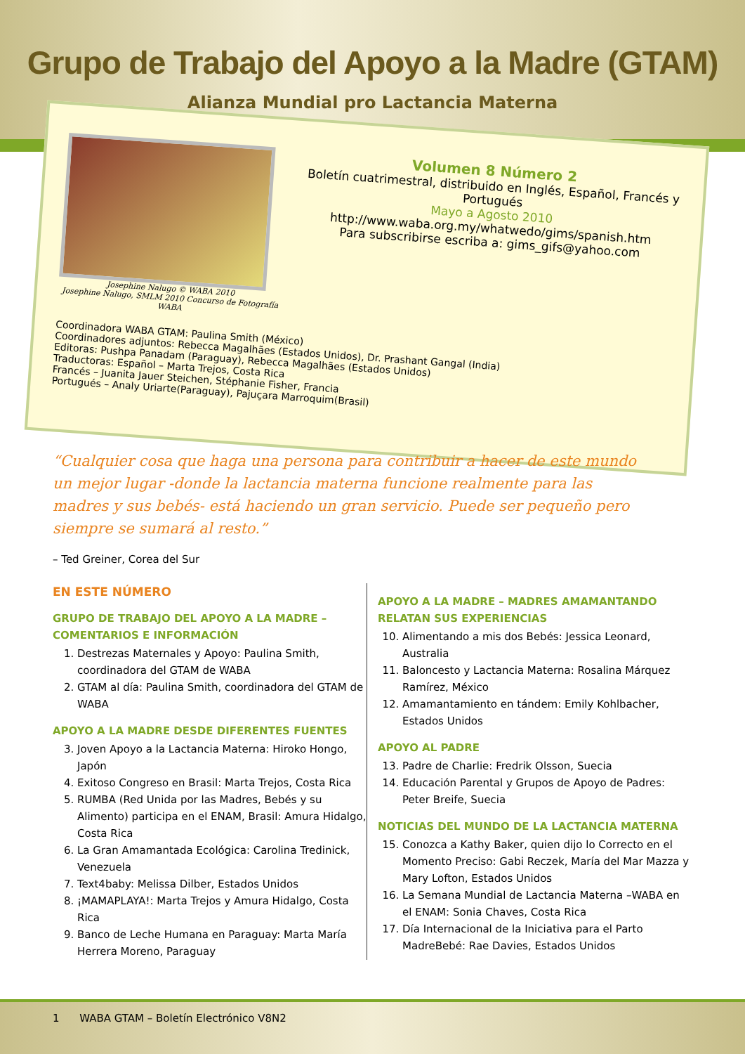Grupo de Trabajo del Apoyo a la Madre (GTAM)
Alianza Mundial pro Lactancia Materna
Josephine Nalugo © WABA 2010
Josephine Nalugo, SMLM 2010 Concurso de Fotografía WABA
Volumen 8 Número 2
Boletín cuatrimestral, distribuido en Inglés, Español, Francés y Portugués
Mayo a Agosto 2010
http://www.waba.org.my/whatwedo/gims/spanish.htm
Para subscribirse escriba a: gims_gifs@yahoo.com
Coordinadora WABA GTAM: Paulina Smith (México)
Coordinadores adjuntos: Rebecca Magalhães (Estados Unidos), Dr. Prashant Gangal (India)
Editoras: Pushpa Panadam (Paraguay), Rebecca Magalhães (Estados Unidos)
Traductoras: Español – Marta Trejos, Costa Rica
Francés – Juanita Jauer Steichen, Stéphanie Fisher, Francia
Portugués – Analy Uriarte(Paraguay), Pajuçara Marroquim(Brasil)
“Cualquier cosa que haga una persona para contribuir a hacer de este mundo un mejor lugar -donde la lactancia materna funcione realmente para las madres y sus bebés- está haciendo un gran servicio. Puede ser pequeño pero siempre se sumará al resto.”
– Ted Greiner, Corea del Sur
EN ESTE NÚMERO
GRUPO DE TRABAJO DEL APOYO A LA MADRE – COMENTARIOS E INFORMACIÓN
1. Destrezas Maternales y Apoyo: Paulina Smith, coordinadora del GTAM de WABA
2. GTAM al día: Paulina Smith, coordinadora del GTAM de WABA
APOYO A LA MADRE DESDE DIFERENTES FUENTES
3. Joven Apoyo a la Lactancia Materna: Hiroko Hongo, Japón
4. Exitoso Congreso en Brasil: Marta Trejos, Costa Rica
5. RUMBA (Red Unida por las Madres, Bebés y su Alimento) participa en el ENAM, Brasil: Amura Hidalgo, Costa Rica
6. La Gran Amamantada Ecológica: Carolina Tredinick, Venezuela
7. Text4baby: Melissa Dilber, Estados Unidos
8. ¡MAMAPLAYA!: Marta Trejos y Amura Hidalgo, Costa Rica
9. Banco de Leche Humana en Paraguay: Marta María Herrera Moreno, Paraguay
APOYO A LA MADRE – MADRES AMAMANTANDO RELATAN SUS EXPERIENCIAS
10. Alimentando a mis dos Bebés: Jessica Leonard, Australia
11. Baloncesto y Lactancia Materna: Rosalina Márquez Ramírez, México
12. Amamantamiento en tándem: Emily Kohlbacher, Estados Unidos
APOYO AL PADRE
13. Padre de Charlie: Fredrik Olsson, Suecia
14. Educación Parental y Grupos de Apoyo de Padres: Peter Breife, Suecia
NOTICIAS DEL MUNDO DE LA LACTANCIA MATERNA
15. Conozca a Kathy Baker, quien dijo lo Correcto en el Momento Preciso: Gabi Reczek, María del Mar Mazza y Mary Lofton, Estados Unidos
16. La Semana Mundial de Lactancia Materna –WABA en el ENAM: Sonia Chaves, Costa Rica
17. Día Internacional de la Iniciativa para el Parto MadreBebé: Rae Davies, Estados Unidos
1 WABA GTAM – Boletín Electrónico V8N2